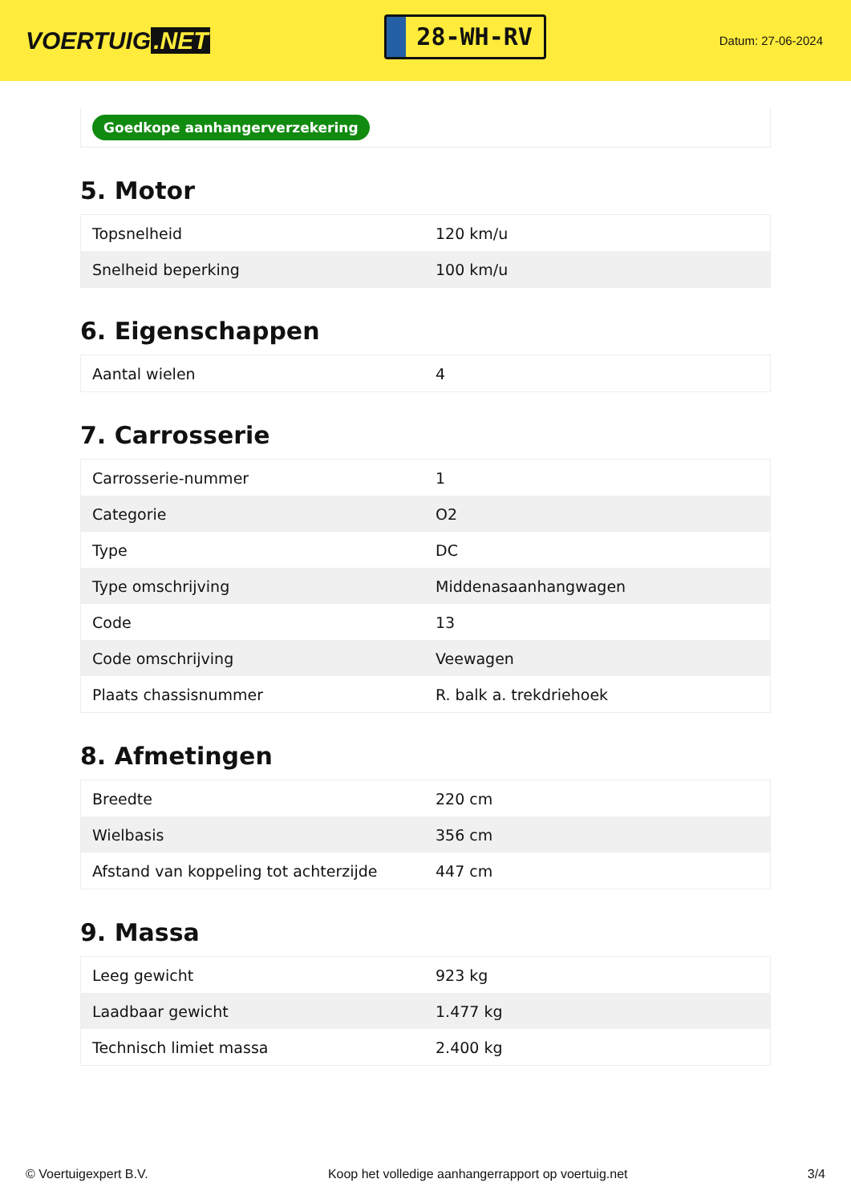VOERTUIG.NET
28-WH-RV
Datum: 27-06-2024
Goedkope aanhangerverzekering
5. Motor
| Topsnelheid | 120 km/u |
| Snelheid beperking | 100 km/u |
6. Eigenschappen
| Aantal wielen | 4 |
7. Carrosserie
| Carrosserie-nummer | 1 |
| Categorie | O2 |
| Type | DC |
| Type omschrijving | Middenasaanhangwagen |
| Code | 13 |
| Code omschrijving | Veewagen |
| Plaats chassisnummer | R. balk a. trekdriehoek |
8. Afmetingen
| Breedte | 220 cm |
| Wielbasis | 356 cm |
| Afstand van koppeling tot achterzijde | 447 cm |
9. Massa
| Leeg gewicht | 923 kg |
| Laadbaar gewicht | 1.477 kg |
| Technisch limiet massa | 2.400 kg |
© Voertuigexpert B.V. Koop het volledige aanhangerrapport op voertuig.net 3/4